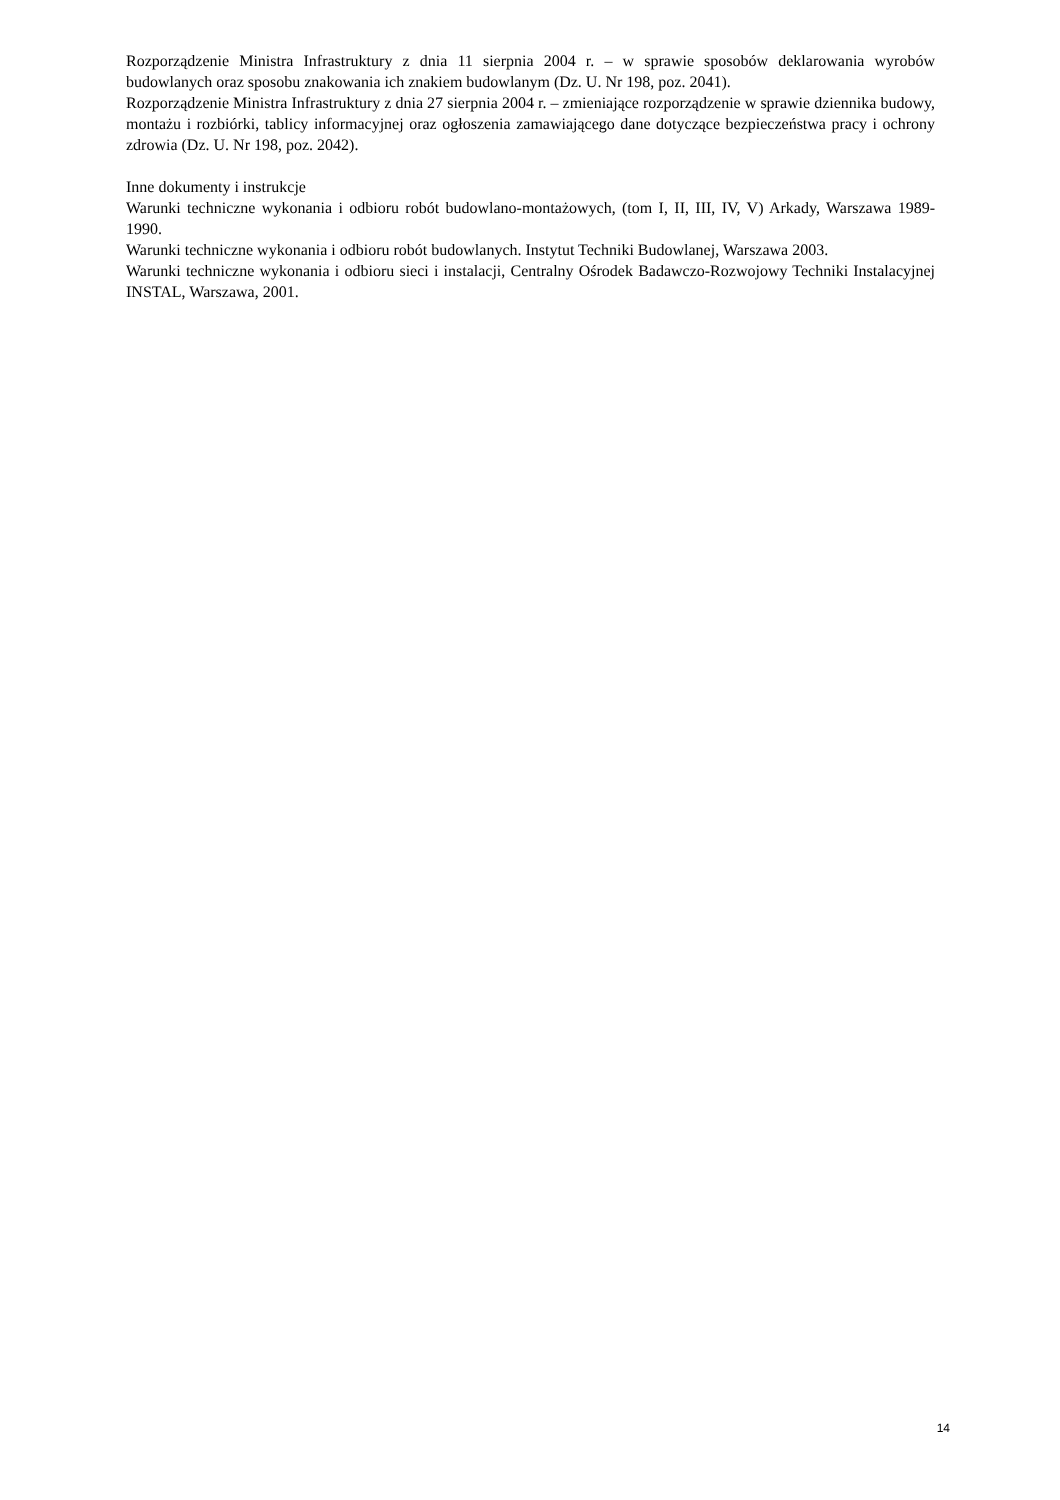Rozporządzenie Ministra Infrastruktury z dnia 11 sierpnia 2004 r. – w sprawie sposobów deklarowania wyrobów budowlanych oraz sposobu znakowania ich znakiem budowlanym (Dz. U. Nr 198, poz. 2041).
Rozporządzenie Ministra Infrastruktury z dnia 27 sierpnia 2004 r. – zmieniające rozporządzenie w sprawie dziennika budowy, montażu i rozbiórki, tablicy informacyjnej oraz ogłoszenia zamawiającego dane dotyczące bezpieczeństwa pracy i ochrony zdrowia (Dz. U. Nr 198, poz. 2042).
Inne dokumenty i instrukcje
Warunki techniczne wykonania i odbioru robót budowlano-montażowych, (tom I, II, III, IV, V) Arkady, Warszawa 1989-1990.
Warunki techniczne wykonania i odbioru robót budowlanych. Instytut Techniki Budowlanej, Warszawa 2003.
Warunki techniczne wykonania i odbioru sieci i instalacji, Centralny Ośrodek Badawczo-Rozwojowy Techniki Instalacyjnej INSTAL, Warszawa, 2001.
14